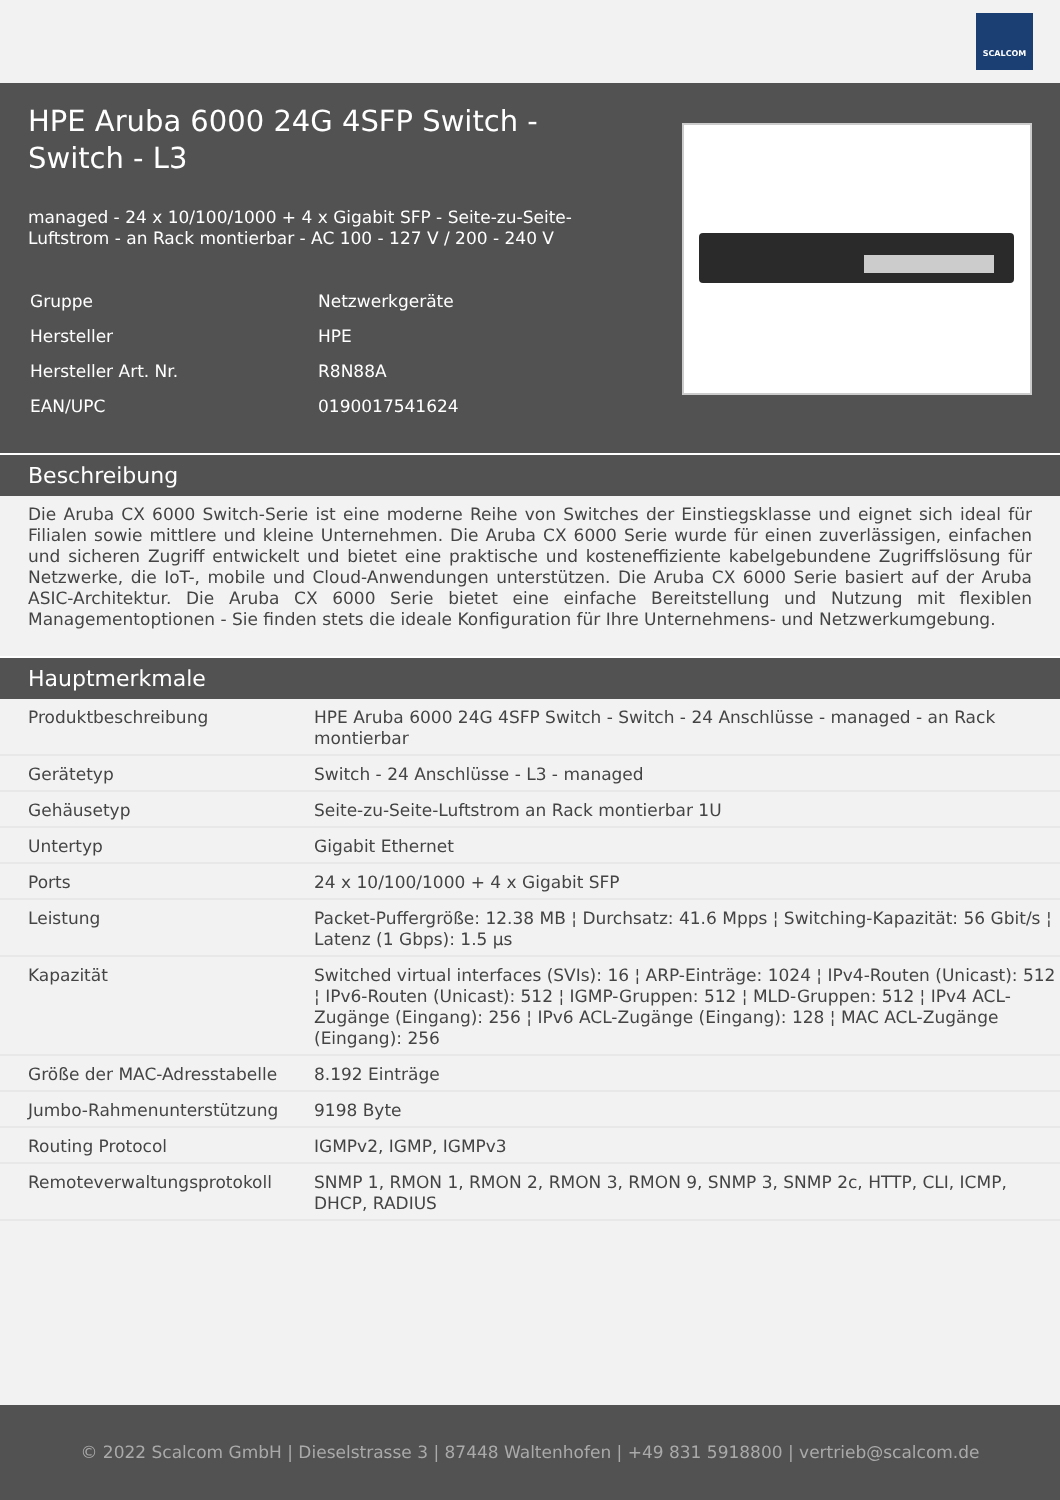SCALCOM
HPE Aruba 6000 24G 4SFP Switch - Switch - L3
managed - 24 x 10/100/1000 + 4 x Gigabit SFP - Seite-zu-Seite-Luftstrom - an Rack montierbar - AC 100 - 127 V / 200 - 240 V
| Gruppe | Netzwerkgeräte |
| Hersteller | HPE |
| Hersteller Art. Nr. | R8N88A |
| EAN/UPC | 0190017541624 |
Beschreibung
Die Aruba CX 6000 Switch-Serie ist eine moderne Reihe von Switches der Einstiegsklasse und eignet sich ideal für Filialen sowie mittlere und kleine Unternehmen. Die Aruba CX 6000 Serie wurde für einen zuverlässigen, einfachen und sicheren Zugriff entwickelt und bietet eine praktische und kosteneffiziente kabelgebundene Zugriffslösung für Netzwerke, die IoT-, mobile und Cloud-Anwendungen unterstützen. Die Aruba CX 6000 Serie basiert auf der Aruba ASIC-Architektur. Die Aruba CX 6000 Serie bietet eine einfache Bereitstellung und Nutzung mit flexiblen Managementoptionen - Sie finden stets die ideale Konfiguration für Ihre Unternehmens- und Netzwerkumgebung.
Hauptmerkmale
| Produktbeschreibung | HPE Aruba 6000 24G 4SFP Switch - Switch - 24 Anschlüsse - managed - an Rack montierbar |
| Gerätetyp | Switch - 24 Anschlüsse - L3 - managed |
| Gehäusetyp | Seite-zu-Seite-Luftstrom an Rack montierbar 1U |
| Untertyp | Gigabit Ethernet |
| Ports | 24 x 10/100/1000 + 4 x Gigabit SFP |
| Leistung | Packet-Puffergröße: 12.38 MB ¦ Durchsatz: 41.6 Mpps ¦ Switching-Kapazität: 56 Gbit/s ¦ Latenz (1 Gbps): 1.5 µs |
| Kapazität | Switched virtual interfaces (SVIs): 16 ¦ ARP-Einträge: 1024 ¦ IPv4-Routen (Unicast): 512 ¦ IPv6-Routen (Unicast): 512 ¦ IGMP-Gruppen: 512 ¦ MLD-Gruppen: 512 ¦ IPv4 ACL-Zugänge (Eingang): 256 ¦ IPv6 ACL-Zugänge (Eingang): 128 ¦ MAC ACL-Zugänge (Eingang): 256 |
| Größe der MAC-Adresstabelle | 8.192 Einträge |
| Jumbo-Rahmenunterstützung | 9198 Byte |
| Routing Protocol | IGMPv2, IGMP, IGMPv3 |
| Remoteverwaltungsprotokoll | SNMP 1, RMON 1, RMON 2, RMON 3, RMON 9, SNMP 3, SNMP 2c, HTTP, CLI, ICMP, DHCP, RADIUS |
© 2022 Scalcom GmbH | Dieselstrasse 3 | 87448 Waltenhofen | +49 831 5918800 | vertrieb@scalcom.de